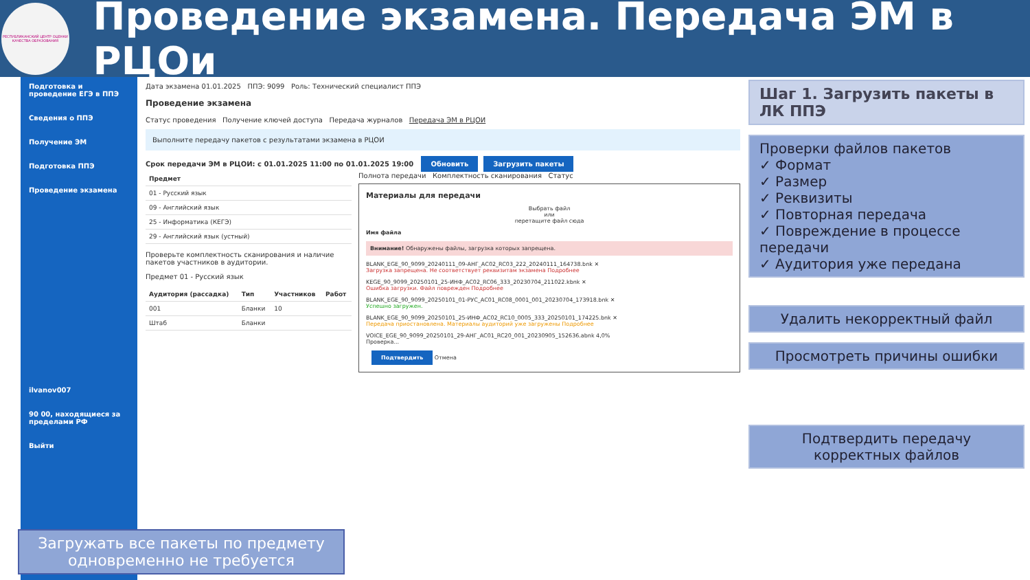РЕСПУБЛИКАНСКИЙ ЦЕНТР ОЦЕНКИ КАЧЕСТВА ОБРАЗОВАНИЯ
Проведение экзамена. Передача ЭМ в РЦОи
Подготовка и проведение ЕГЭ в ППЭ
Сведения о ППЭ
Получение ЭМ
Подготовка ППЭ
Проведение экзамена
ilvanov007
90 00, находящиеся за пределами РФ
Выйти
Дата экзамена 01.01.2025 ППЭ: 9099 Роль: Технический специалист ППЭ
Проведение экзамена
Статус проведения Получение ключей доступа Передача журналов Передача ЭМ в РЦОИ
Выполните передачу пакетов с результатами экзамена в РЦОИ
Срок передачи ЭМ в РЦОИ: с 01.01.2025 11:00 по 01.01.2025 19:00 Обновить Загрузить пакеты
| Предмет |
| --- |
| 01 - Русский язык |
| 09 - Английский язык |
| 25 - Информатика (КЕГЭ) |
| 29 - Английский язык (устный) |
Проверьте комплектность сканирования и наличие пакетов участников в аудитории.
Предмет 01 - Русский язык
| Аудитория (рассадка) | Тип | Участников | Работ |
| --- | --- | --- | --- |
| 001 | Бланки | 10 | |
| Штаб | Бланки | | |
Полнота передачи Комплектность сканирования Статус
Материалы для передачи
Выбрать файл
или
перетащите файл сюда
Имя файла
Внимание! Обнаружены файлы, загрузка которых запрещена.
BLANK_EGE_90_9099_20240111_09-АНГ_АС02_RC03_222_20240111_164738.bnk ✕
Загрузка запрещена. Не соответствует реквизитам экзамена Подробнее
KEGE_90_9099_20250101_25-ИНФ_АС02_RC06_333_20230704_211022.kbnk ✕
Ошибка загрузки. Файл поврежден Подробнее
BLANK_EGE_90_9099_20250101_01-РУС_АС01_RC08_0001_001_20230704_173918.bnk ✕
Успешно загружен.
BLANK_EGE_90_9099_20250101_25-ИНФ_АС02_RC10_0005_333_20250101_174225.bnk ✕
Передача приостановлена. Материалы аудиторий уже загружены Подробнее
VOICE_EGE_90_9099_20250101_29-АНГ_АС01_RC20_001_20230905_152636.abnk 4,0%
Проверка...
Подтвердить Отмена
Шаг 1. Загрузить пакеты в ЛК ППЭ
Проверки файлов пакетов
✓ Формат
✓ Размер
✓ Реквизиты
✓ Повторная передача
✓ Повреждение в процессе передачи
✓ Аудитория уже передана
Удалить некорректный файл
Просмотреть причины ошибки
Подтвердить передачу корректных файлов
Загружать все пакеты по предмету одновременно не требуется